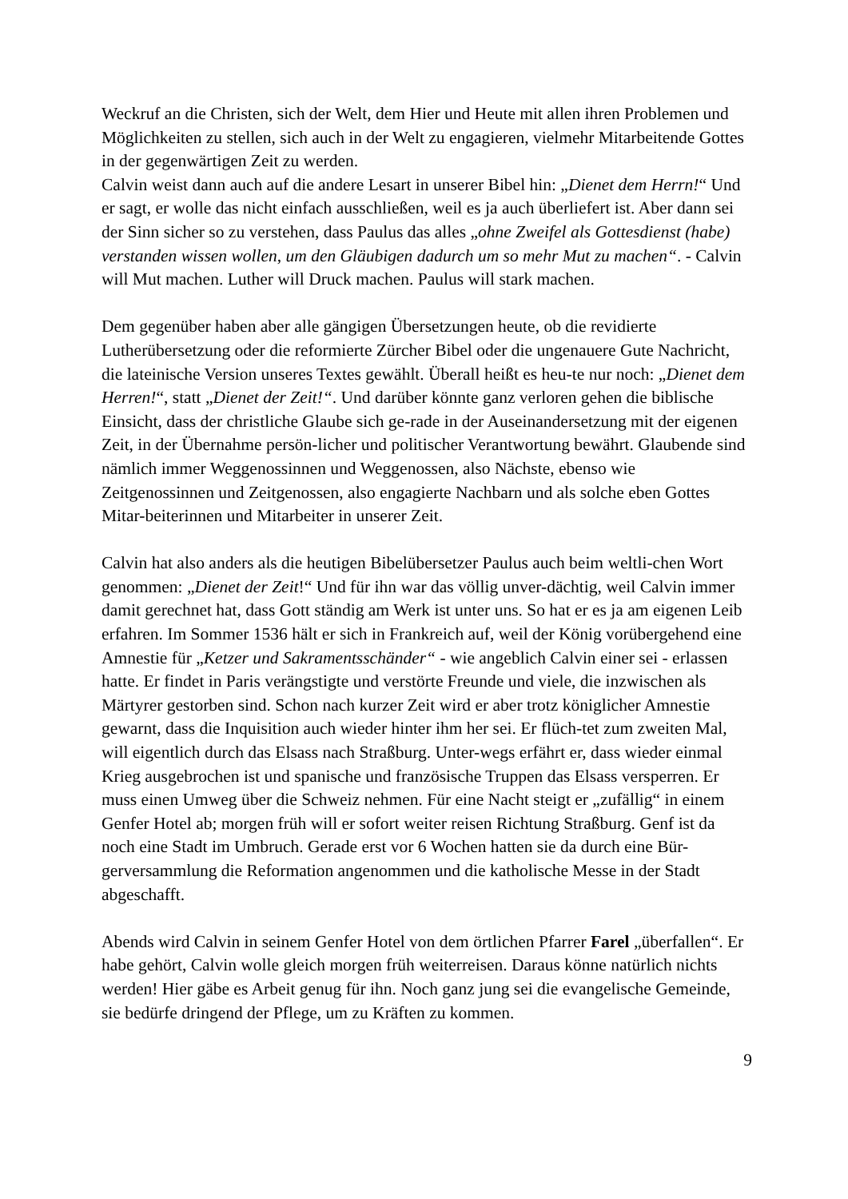Weckruf an die Christen, sich der Welt, dem Hier und Heute mit allen ihren Problemen und Möglichkeiten zu stellen, sich auch in der Welt zu engagieren, vielmehr Mitarbeitende Gottes in der gegenwärtigen Zeit zu werden.
Calvin weist dann auch auf die andere Lesart in unserer Bibel hin: „Dienet dem Herrn!“ Und er sagt, er wolle das nicht einfach ausschließen, weil es ja auch überliefert ist. Aber dann sei der Sinn sicher so zu verstehen, dass Paulus das alles „ohne Zweifel als Gottesdienst (habe) verstanden wissen wollen, um den Gläubigen dadurch um so mehr Mut zu machen“. - Calvin will Mut machen. Luther will Druck machen. Paulus will stark machen.
Dem gegenüber haben aber alle gängigen Übersetzungen heute, ob die revidierte Lutherübersetzung oder die reformierte Zürcher Bibel oder die ungenauere Gute Nachricht, die lateinische Version unseres Textes gewählt. Überall heißt es heu-te nur noch: „Dienet dem Herren!“, statt „Dienet der Zeit!“. Und darüber könnte ganz verloren gehen die biblische Einsicht, dass der christliche Glaube sich ge-rade in der Auseinandersetzung mit der eigenen Zeit, in der Übernahme persön-licher und politischer Verantwortung bewährt. Glaubende sind nämlich immer Weggenossinnen und Weggenossen, also Nächste, ebenso wie Zeitgenossinnen und Zeitgenossen, also engagierte Nachbarn und als solche eben Gottes Mitar-beiterinnen und Mitarbeiter in unserer Zeit.
Calvin hat also anders als die heutigen Bibelübersetzer Paulus auch beim weltli-chen Wort genommen: „Dienet der Zeit!“ Und für ihn war das völlig unver-dächtig, weil Calvin immer damit gerechnet hat, dass Gott ständig am Werk ist unter uns. So hat er es ja am eigenen Leib erfahren. Im Sommer 1536 hält er sich in Frankreich auf, weil der König vorübergehend eine Amnestie für „Ketzer und Sakramentsschänder“ - wie angeblich Calvin einer sei - erlassen hatte. Er findet in Paris verängstigte und verstörte Freunde und viele, die inzwischen als Märtyrer gestorben sind. Schon nach kurzer Zeit wird er aber trotz königlicher Amnestie gewarnt, dass die Inquisition auch wieder hinter ihm her sei. Er flüch-tet zum zweiten Mal, will eigentlich durch das Elsass nach Straßburg. Unter-wegs erfährt er, dass wieder einmal Krieg ausgebrochen ist und spanische und französische Truppen das Elsass versperren. Er muss einen Umweg über die Schweiz nehmen. Für eine Nacht steigt er „zufällig“ in einem Genfer Hotel ab; morgen früh will er sofort weiter reisen Richtung Straßburg. Genf ist da noch eine Stadt im Umbruch. Gerade erst vor 6 Wochen hatten sie da durch eine Bür-gerversammlung die Reformation angenommen und die katholische Messe in der Stadt abgeschafft.
Abends wird Calvin in seinem Genfer Hotel von dem örtlichen Pfarrer Farel „überfallen“. Er habe gehört, Calvin wolle gleich morgen früh weiterreisen. Daraus könne natürlich nichts werden! Hier gäbe es Arbeit genug für ihn. Noch ganz jung sei die evangelische Gemeinde, sie bedürfe dringend der Pflege, um zu Kräften zu kommen.
9